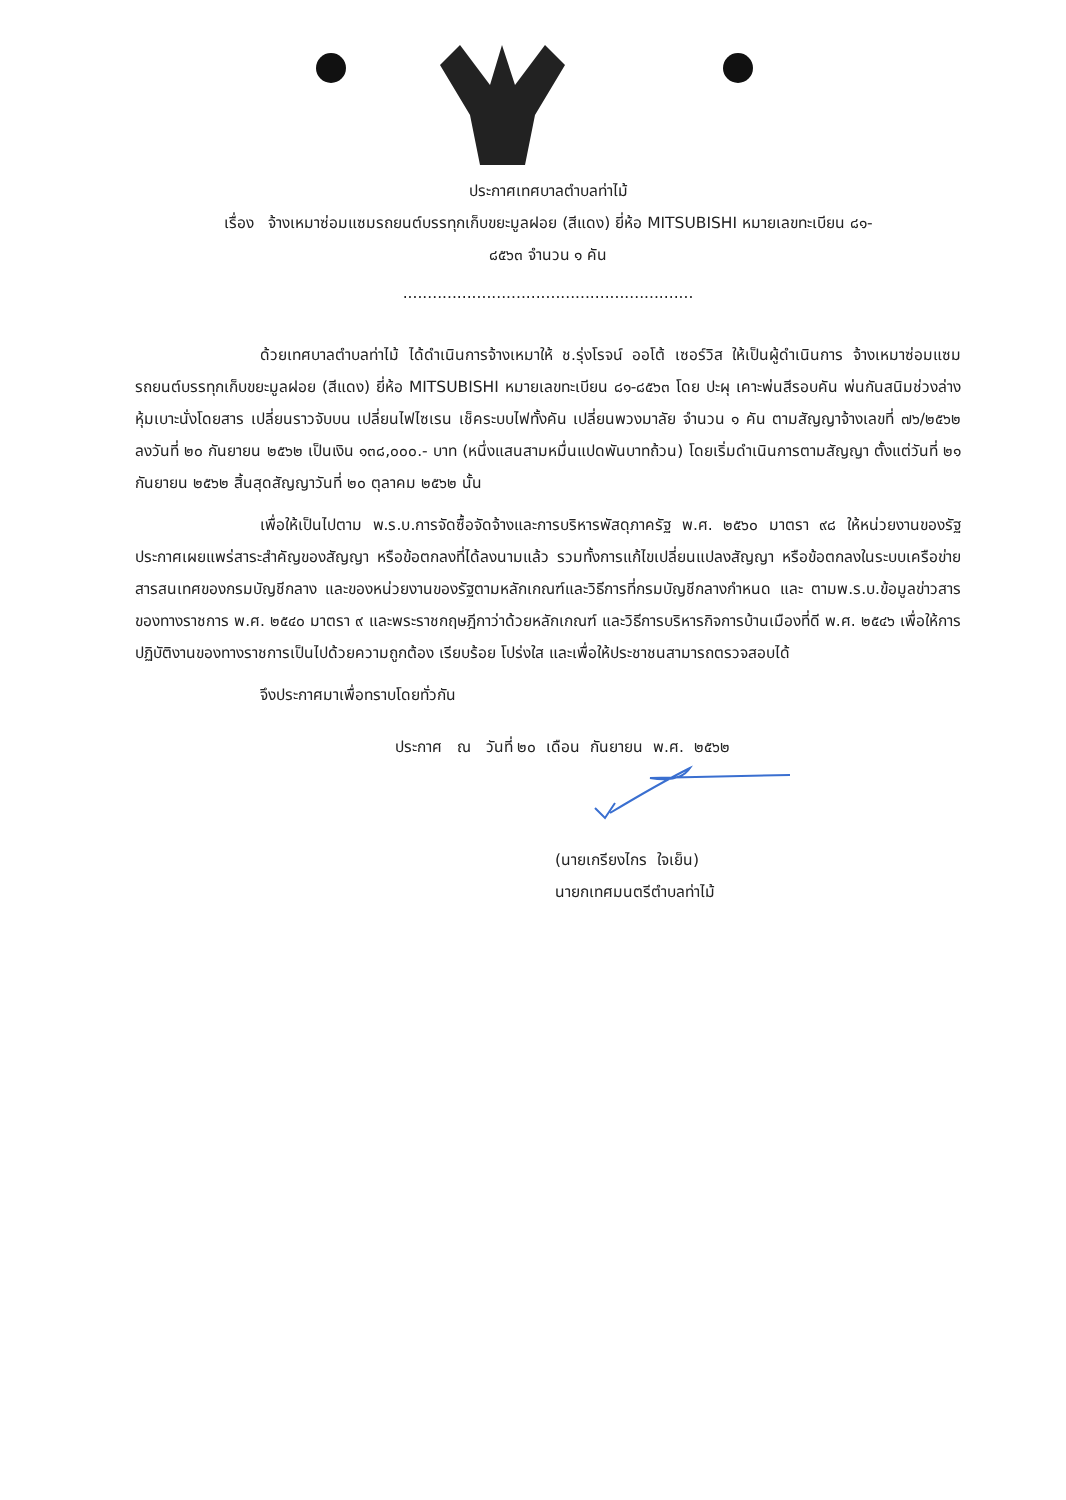ประกาศเทศบาลตำบลท่าไม้
เรื่อง จ้างเหมาซ่อมแซมรถยนต์บรรทุกเก็บขยะมูลฝอย (สีแดง) ยี่ห้อ MITSUBISHI หมายเลขทะเบียน ๘๑-
๘๕๖๓ จำนวน ๑ คัน
...........................................................
ด้วยเทศบาลตำบลท่าไม้ ได้ดำเนินการจ้างเหมาให้ ช.รุ่งโรจน์ ออโต้ เซอร์วิส ให้เป็นผู้ดำเนินการ จ้างเหมาซ่อมแซมรถยนต์บรรทุกเก็บขยะมูลฝอย (สีแดง) ยี่ห้อ MITSUBISHI หมายเลขทะเบียน ๘๑-๘๕๖๓ โดย ปะผุ เคาะพ่นสีรอบคัน พ่นกันสนิมช่วงล่าง หุ้มเบาะนั่งโดยสาร เปลี่ยนราวจับบน เปลี่ยนไฟไซเรน เช็คระบบไฟทั้งคัน เปลี่ยนพวงมาลัย จำนวน ๑ คัน ตามสัญญาจ้างเลขที่ ๗๖/๒๕๖๒ ลงวันที่ ๒๐ กันยายน ๒๕๖๒ เป็นเงิน ๑๓๘,๐๐๐.- บาท (หนึ่งแสนสามหมื่นแปดพันบาทถ้วน) โดยเริ่มดำเนินการตามสัญญา ตั้งแต่วันที่ ๒๑ กันยายน ๒๕๖๒ สิ้นสุดสัญญาวันที่ ๒๐ ตุลาคม ๒๕๖๒ นั้น
เพื่อให้เป็นไปตาม พ.ร.บ.การจัดซื้อจัดจ้างและการบริหารพัสดุภาครัฐ พ.ศ. ๒๕๖๐ มาตรา ๙๘ ให้หน่วยงานของรัฐประกาศเผยแพร่สาระสำคัญของสัญญา หรือข้อตกลงที่ได้ลงนามแล้ว รวมทั้งการแก้ไขเปลี่ยนแปลงสัญญา หรือข้อตกลงในระบบเครือข่ายสารสนเทศของกรมบัญชีกลาง และของหน่วยงานของรัฐตามหลักเกณฑ์และวิธีการที่กรมบัญชีกลางกำหนด และ ตามพ.ร.บ.ข้อมูลข่าวสารของทางราชการ พ.ศ. ๒๕๔๐ มาตรา ๙ และพระราชกฤษฎีกาว่าด้วยหลักเกณฑ์ และวิธีการบริหารกิจการบ้านเมืองที่ดี พ.ศ. ๒๕๔๖ เพื่อให้การปฏิบัติงานของทางราชการเป็นไปด้วยความถูกต้อง เรียบร้อย โปร่งใส และเพื่อให้ประชาชนสามารถตรวจสอบได้
จึงประกาศมาเพื่อทราบโดยทั่วกัน
ประกาศ ณ วันที่ ๒๐ เดือน กันยายน พ.ศ. ๒๕๖๒
(นายเกรียงไกร ใจเย็น)
นายกเทศมนตรีตำบลท่าไม้